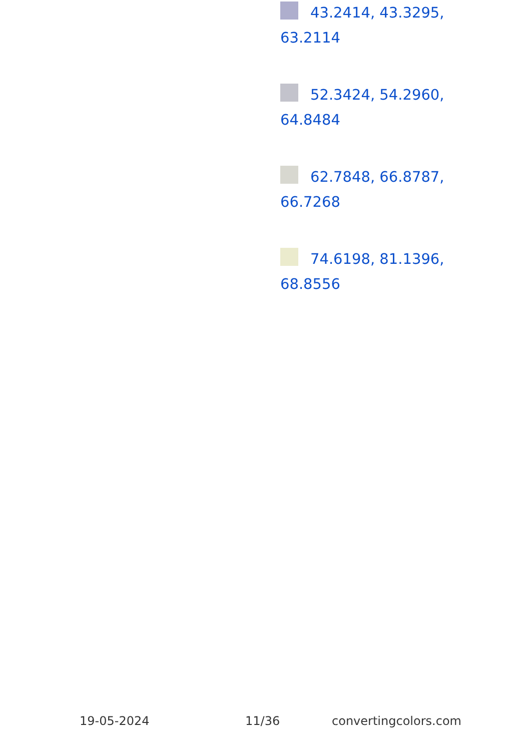43.2414, 43.3295, 63.2114
52.3424, 54.2960, 64.8484
62.7848, 66.8787, 66.7268
74.6198, 81.1396, 68.8556
19-05-2024 11/36 convertingcolors.com